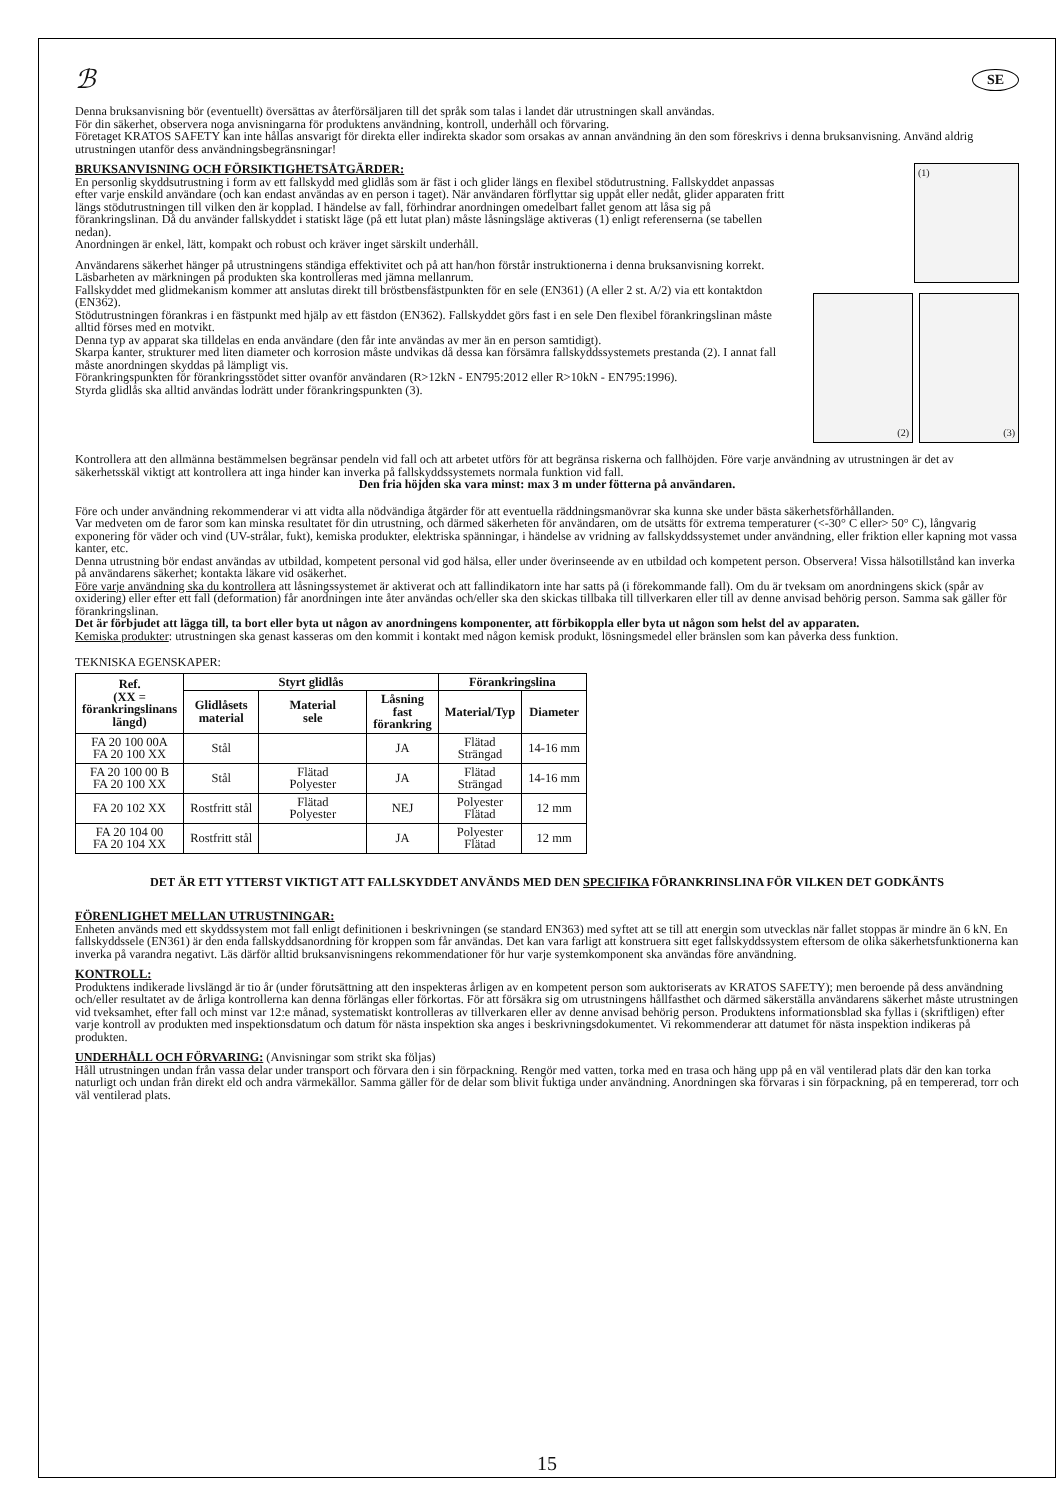ℬ SE
Denna bruksanvisning bör (eventuellt) översättas av återförsäljaren till det språk som talas i landet där utrustningen skall användas.
För din säkerhet, observera noga anvisningarna för produktens användning, kontroll, underhåll och förvaring.
Företaget KRATOS SAFETY kan inte hållas ansvarigt för direkta eller indirekta skador som orsakas av annan användning än den som föreskrivs i denna bruksanvisning. Använd aldrig utrustningen utanför dess användningsbegränsningar!
BRUKSANVISNING OCH FÖRSIKTIGHETSÅTGÄRDER:
En personlig skyddsutrustning i form av ett fallskydd med glidlås som är fäst i och glider längs en flexibel stödutrustning. Fallskyddet anpassas efter varje enskild användare (och kan endast användas av en person i taget). När användaren förflyttar sig uppåt eller nedåt, glider apparaten fritt längs stödutrustningen till vilken den är kopplad. I händelse av fall, förhindrar anordningen omedelbart fallet genom att låsa sig på förankringslinan. Då du använder fallskyddet i statiskt läge (på ett lutat plan) måste låsningsläge aktiveras (1) enligt referenserna (se tabellen nedan).
Anordningen är enkel, lätt, kompakt och robust och kräver inget särskilt underhåll.
Användarens säkerhet hänger på utrustningens ständiga effektivitet och på att han/hon förstår instruktionerna i denna bruksanvisning korrekt.
Läsbarheten av märkningen på produkten ska kontrolleras med jämna mellanrum.
Fallskyddet med glidmekanism kommer att anslutas direkt till bröstbensfästpunkten för en sele (EN361) (A eller 2 st. A/2) via ett kontaktdon (EN362).
Stödutrustningen förankras i en fästpunkt med hjälp av ett fästdon (EN362). Fallskyddet görs fast i en sele Den flexibel förankringslinan måste alltid förses med en motvikt.
Denna typ av apparat ska tilldelas en enda användare (den får inte användas av mer än en person samtidigt).
Skarpa kanter, strukturer med liten diameter och korrosion måste undvikas då dessa kan försämra fallskyddssystemets prestanda (2). I annat fall måste anordningen skyddas på lämpligt vis.
Förankringspunkten för förankringsstödet sitter ovanför användaren (R>12kN - EN795:2012 eller R>10kN - EN795:1996).
Styrda glidlås ska alltid användas lodrätt under förankringspunkten (3).
(1)
(2) (3)
Kontrollera att den allmänna bestämmelsen begränsar pendeln vid fall och att arbetet utförs för att begränsa riskerna och fallhöjden. Före varje användning av utrustningen är det av säkerhetsskäl viktigt att kontrollera att inga hinder kan inverka på fallskyddssystemets normala funktion vid fall.
Den fria höjden ska vara minst: max 3 m under fötterna på användaren.
Före och under användning rekommenderar vi att vidta alla nödvändiga åtgärder för att eventuella räddningsmanövrar ska kunna ske under bästa säkerhetsförhållanden.
Var medveten om de faror som kan minska resultatet för din utrustning, och därmed säkerheten för användaren, om de utsätts för extrema temperaturer (<-30° C eller> 50° C), långvarig exponering för väder och vind (UV-strålar, fukt), kemiska produkter, elektriska spänningar, i händelse av vridning av fallskyddssystemet under användning, eller friktion eller kapning mot vassa kanter, etc.
Denna utrustning bör endast användas av utbildad, kompetent personal vid god hälsa, eller under överinseende av en utbildad och kompetent person. Observera! Vissa hälsotillstånd kan inverka på användarens säkerhet; kontakta läkare vid osäkerhet.
Före varje användning ska du kontrollera att låsningssystemet är aktiverat och att fallindikatorn inte har satts på (i förekommande fall). Om du är tveksam om anordningens skick (spår av oxidering) eller efter ett fall (deformation) får anordningen inte åter användas och/eller ska den skickas tillbaka till tillverkaren eller till av denne anvisad behörig person. Samma sak gäller för förankringslinan.
Det är förbjudet att lägga till, ta bort eller byta ut någon av anordningens komponenter, att förbikoppla eller byta ut någon som helst del av apparaten.
Kemiska produkter: utrustningen ska genast kasseras om den kommit i kontakt med någon kemisk produkt, lösningsmedel eller bränslen som kan påverka dess funktion.
TEKNISKA EGENSKAPER:
| Ref. (XX = förankringslinans längd) | Styrt glidlås | | | Förankringslina | |
| --- | --- | --- | --- | --- | --- |
| | Glidlåsets material | Material sele | Låsning fast förankring | Material/Typ | Diameter |
| FA 20 100 00A FA 20 100 XX | Stål | | JA | Flätad Strängad | 14-16 mm |
| FA 20 100 00 B FA 20 100 XX | Stål | Flätad Polyester | JA | Flätad Strängad | 14-16 mm |
| FA 20 102 XX | Rostfritt stål | Flätad Polyester | NEJ | Polyester Flätad | 12 mm |
| FA 20 104 00 FA 20 104 XX | Rostfritt stål | | JA | Polyester Flätad | 12 mm |
DET ÄR ETT YTTERST VIKTIGT ATT FALLSKYDDET ANVÄNDS MED DEN SPECIFIKA FÖRANKRINSLINA FÖR VILKEN DET GODKÄNTS
FÖRENLIGHET MELLAN UTRUSTNINGAR:
Enheten används med ett skyddssystem mot fall enligt definitionen i beskrivningen (se standard EN363) med syftet att se till att energin som utvecklas när fallet stoppas är mindre än 6 kN. En fallskyddssele (EN361) är den enda fallskyddsanordning för kroppen som får användas. Det kan vara farligt att konstruera sitt eget fallskyddssystem eftersom de olika säkerhetsfunktionerna kan inverka på varandra negativt. Läs därför alltid bruksanvisningens rekommendationer för hur varje systemkomponent ska användas före användning.
KONTROLL:
Produktens indikerade livslängd är tio år (under förutsättning att den inspekteras årligen av en kompetent person som auktoriserats av KRATOS SAFETY); men beroende på dess användning och/eller resultatet av de årliga kontrollerna kan denna förlängas eller förkortas. För att försäkra sig om utrustningens hållfasthet och därmed säkerställa användarens säkerhet måste utrustningen vid tveksamhet, efter fall och minst var 12:e månad, systematiskt kontrolleras av tillverkaren eller av denne anvisad behörig person. Produktens informationsblad ska fyllas i (skriftligen) efter varje kontroll av produkten med inspektionsdatum och datum för nästa inspektion ska anges i beskrivningsdokumentet. Vi rekommenderar att datumet för nästa inspektion indikeras på produkten.
UNDERHÅLL OCH FÖRVARING: (Anvisningar som strikt ska följas)
Håll utrustningen undan från vassa delar under transport och förvara den i sin förpackning. Rengör med vatten, torka med en trasa och häng upp på en väl ventilerad plats där den kan torka naturligt och undan från direkt eld och andra värmekällor. Samma gäller för de delar som blivit fuktiga under användning. Anordningen ska förvaras i sin förpackning, på en tempererad, torr och väl ventilerad plats.
15